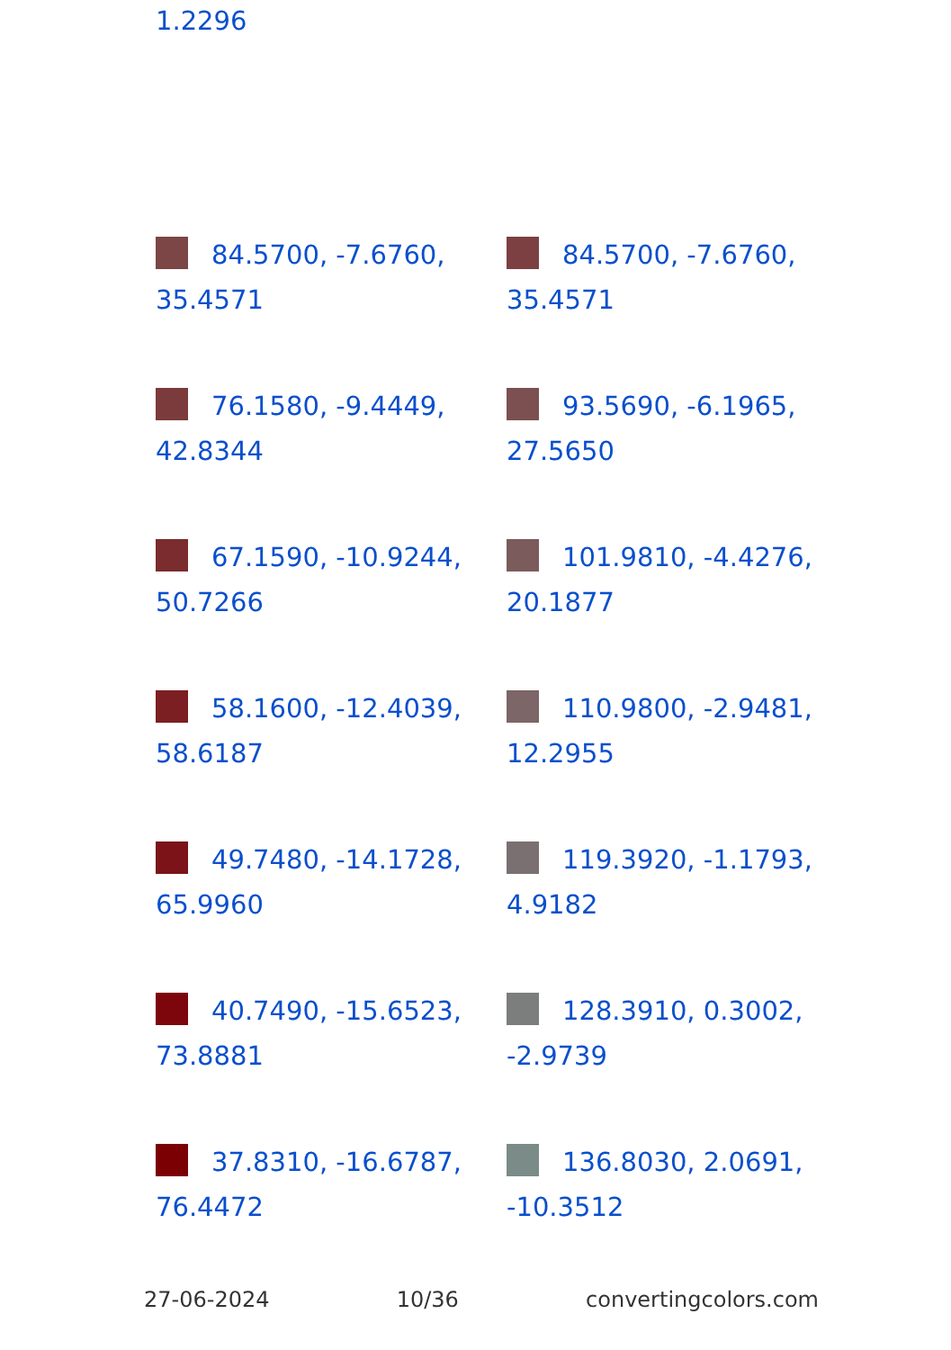1.2296
84.5700, -7.6760, 35.4571
84.5700, -7.6760, 35.4571
76.1580, -9.4449, 42.8344
93.5690, -6.1965, 27.5650
67.1590, -10.9244, 50.7266
101.9810, -4.4276, 20.1877
58.1600, -12.4039, 58.6187
110.9800, -2.9481, 12.2955
49.7480, -14.1728, 65.9960
119.3920, -1.1793, 4.9182
40.7490, -15.6523, 73.8881
128.3910, 0.3002, -2.9739
37.8310, -16.6787, 76.4472
136.8030, 2.0691, -10.3512
27-06-2024 10/36 convertingcolors.com